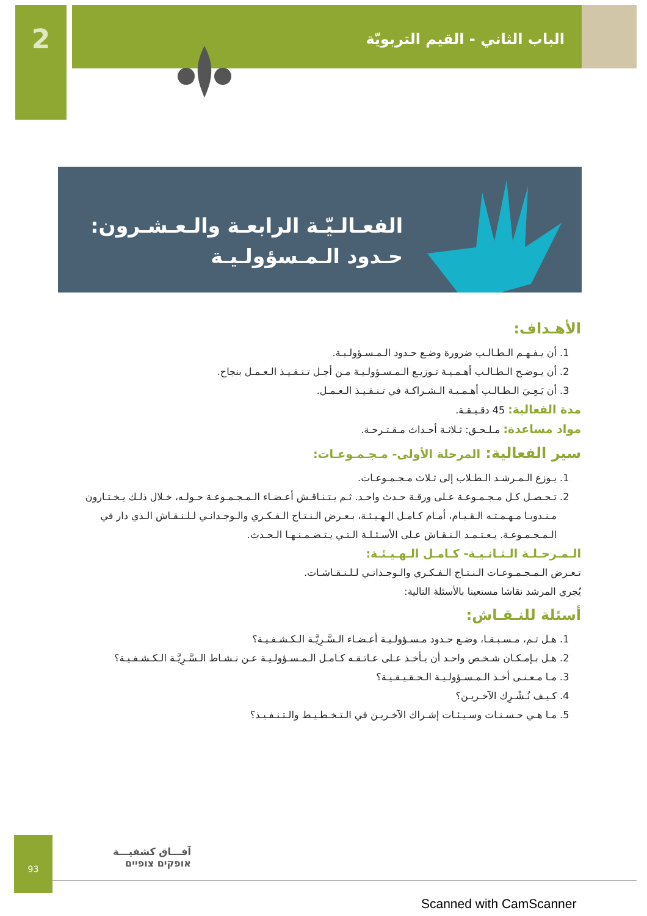2
الباب الثاني - القيم التربويّة
الفعـالـيّـة الرابعـة والـعـشـرون:
حـدود الـمـسؤولـيـة
الأهـداف:
1. أن يـفـهـم الـطـالـب ضرورة وضـع حـدود الـمـسـؤولـيـة.
2. أن يـوضـح الـطـالـب أهـمـيـة تـوزيـع الـمـسـؤولـيـة مـن أجـل تـنـفـيـذ الـعـمـل بنجاح.
3. أن يَـعِـيَ الـطـالـب أهـمـيـة الـشـراكـة في تـنـفـيـذ الـعـمـل.
مدة الفعالية: 45 دقـيـقـة.
مواد مساعدة: مـلـحـق: ثـلاثـة أحـداث مـقـتـرحـة.
سير الفعالية: المرحلة الأولى- مـجـمـوعـات:
1. يـوزع الـمـرشـد الـطـلاب إلى ثـلاث مـجـمـوعـات.
2. تـحـصـل كـل مـجـمـوعـة عـلى ورقـة حـدث واحـد. ثـم يـتـنـاقـش أعـضـاء الـمـجـمـوعـة حـولـه، خـلال ذلـك يـخـتـارون مـنـدوبـا مـهـمـتـه الـقـيـام، أمـام كـامـل الـهـيـئـة، بـعـرض الـنـتـاج الـفـكـري والـوجـدانـي لـلـنـقـاش الـذي دار في الـمـجـمـوعـة. يـعـتـمـد الـنـقـاش عـلى الأسـئـلـة الـتـي يـتـضـمـنـهـا الـحـدث.
الـمـرحـلـة الـثـانـيـة- كـامـل الـهـيـئـة:
تـعـرض الـمـجـمـوعـات الـنـتـاج الـفـكـري والـوجـدانـي لـلـنـقـاشـات.
يُجري المرشد نقاشا مستعينا بالأسئلة التالية:
أسئلة للنـقـاش:
1. هـل تـم، مـسـبـقـا، وضـع حـدود مـسـؤولـيـة أعـضـاء الـسَّـرِيَّـة الـكـشـفـيـة؟
2. هـل بـإمـكـان شـخـص واحـد أن يـأخـذ عـلى عـاتـقـه كـامـل الـمـسـؤولـيـة عـن نـشـاط الـسَّـرِيَّـة الـكـشـفـيـة؟
3. مـا مـعـنـى أخـذ الـمـسـؤولـيـة الـحـقـيـقـيـة؟
4. كـيـف نُـشْـرِك الآخـريـن؟
5. مـا هـي حـسـنـات وسـيـئـات إشـراك الآخـريـن في الـتـخـطـيـط والـتـنـفـيـذ؟
93
آفـــاق كشفيـــة
אופקים צופיים
Scanned with CamScanner